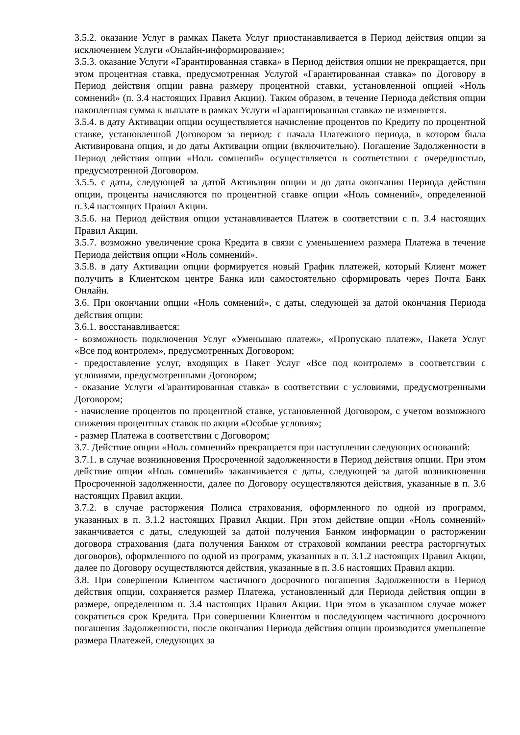3.5.2. оказание Услуг в рамках Пакета Услуг приостанавливается в Период действия опции за исключением Услуги «Онлайн-информирование»;
3.5.3. оказание Услуги «Гарантированная ставка» в Период действия опции не прекращается, при этом процентная ставка, предусмотренная Услугой «Гарантированная ставка» по Договору в Период действия опции равна размеру процентной ставки, установленной опцией «Ноль сомнений» (п. 3.4 настоящих Правил Акции). Таким образом, в течение Периода действия опции накопленная сумма к выплате в рамках Услуги «Гарантированная ставка» не изменяется.
3.5.4. в дату Активации опции осуществляется начисление процентов по Кредиту по процентной ставке, установленной Договором за период: с начала Платежного периода, в котором была Активирована опция, и до даты Активации опции (включительно). Погашение Задолженности в Период действия опции «Ноль сомнений» осуществляется в соответствии с очередностью, предусмотренной Договором.
3.5.5. с даты, следующей за датой Активации опции и до даты окончания Периода действия опции, проценты начисляются по процентной ставке опции «Ноль сомнений», определенной п.3.4 настоящих Правил Акции.
3.5.6. на Период действия опции устанавливается Платеж в соответствии с п. 3.4 настоящих Правил Акции.
3.5.7. возможно увеличение срока Кредита в связи с уменьшением размера Платежа в течение Периода действия опции «Ноль сомнений».
3.5.8. в дату Активации опции формируется новый График платежей, который Клиент может получить в Клиентском центре Банка или самостоятельно сформировать через Почта Банк Онлайн.
3.6. При окончании опции «Ноль сомнений», с даты, следующей за датой окончания Периода действия опции:
3.6.1. восстанавливается:
- возможность подключения Услуг «Уменьшаю платеж», «Пропускаю платеж», Пакета Услуг «Все под контролем», предусмотренных Договором;
- предоставление услуг, входящих в Пакет Услуг «Все под контролем» в соответствии с условиями, предусмотренными Договором;
- оказание Услуги «Гарантированная ставка» в соответствии с условиями, предусмотренными Договором;
- начисление процентов по процентной ставке, установленной Договором, с учетом возможного снижения процентных ставок по акции «Особые условия»;
- размер Платежа в соответствии с Договором;
3.7. Действие опции «Ноль сомнений» прекращается при наступлении следующих оснований:
3.7.1. в случае возникновения Просроченной задолженности в Период действия опции. При этом действие опции «Ноль сомнений» заканчивается с даты, следующей за датой возникновения Просроченной задолженности, далее по Договору осуществляются действия, указанные в п. 3.6 настоящих Правил акции.
3.7.2. в случае расторжения Полиса страхования, оформленного по одной из программ, указанных в п. 3.1.2 настоящих Правил Акции. При этом действие опции «Ноль сомнений» заканчивается с даты, следующей за датой получения Банком информации о расторжении договора страхования (дата получения Банком от страховой компании реестра расторгнутых договоров), оформленного по одной из программ, указанных в п. 3.1.2 настоящих Правил Акции, далее по Договору осуществляются действия, указанные в п. 3.6 настоящих Правил акции.
3.8. При совершении Клиентом частичного досрочного погашения Задолженности в Период действия опции, сохраняется размер Платежа, установленный для Периода действия опции в размере, определенном п. 3.4 настоящих Правил Акции. При этом в указанном случае может сократиться срок Кредита. При совершении Клиентом в последующем частичного досрочного погашения Задолженности, после окончания Периода действия опции производится уменьшение размера Платежей, следующих за